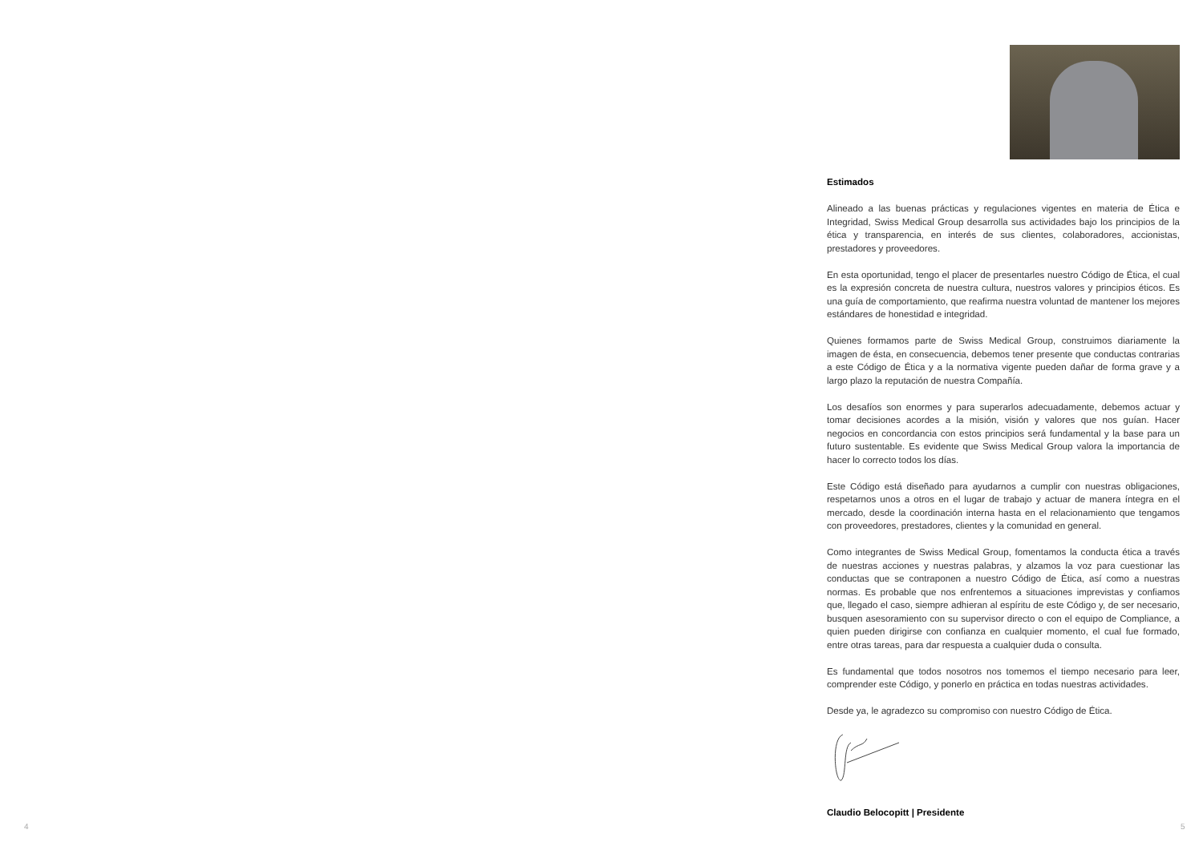4
Estimados
Alineado a las buenas prácticas y regulaciones vigentes en materia de Ética e Integridad, Swiss Medical Group desarrolla sus actividades bajo los principios de la ética y transparencia, en interés de sus clientes, colaboradores, accionistas, prestadores y proveedores.
En esta oportunidad, tengo el placer de presentarles nuestro Código de Ética, el cual es la expresión concreta de nuestra cultura, nuestros valores y principios éticos. Es una guía de comportamiento, que reafirma nuestra voluntad de mantener los mejores estándares de honestidad e integridad.
Quienes formamos parte de Swiss Medical Group, construimos diariamente la imagen de ésta, en consecuencia, debemos tener presente que conductas contrarias a este Código de Ética y a la normativa vigente pueden dañar de forma grave y a largo plazo la reputación de nuestra Compañía.
Los desafíos son enormes y para superarlos adecuadamente, debemos actuar y tomar decisiones acordes a la misión, visión y valores que nos guían. Hacer negocios en concordancia con estos principios será fundamental y la base para un futuro sustentable. Es evidente que Swiss Medical Group valora la importancia de hacer lo correcto todos los días.
Este Código está diseñado para ayudarnos a cumplir con nuestras obligaciones, respetarnos unos a otros en el lugar de trabajo y actuar de manera íntegra en el mercado, desde la coordinación interna hasta en el relacionamiento que tengamos con proveedores, prestadores, clientes y la comunidad en general.
Como integrantes de Swiss Medical Group, fomentamos la conducta ética a través de nuestras acciones y nuestras palabras, y alzamos la voz para cuestionar las conductas que se contraponen a nuestro Código de Ética, así como a nuestras normas. Es probable que nos enfrentemos a situaciones imprevistas y confiamos que, llegado el caso, siempre adhieran al espíritu de este Código y, de ser necesario, busquen asesoramiento con su supervisor directo o con el equipo de Compliance, a quien pueden dirigirse con confianza en cualquier momento, el cual fue formado, entre otras tareas, para dar respuesta a cualquier duda o consulta.
Es fundamental que todos nosotros nos tomemos el tiempo necesario para leer, comprender este Código, y ponerlo en práctica en todas nuestras actividades.
Desde ya, le agradezco su compromiso con nuestro Código de Ética.
Claudio Belocopitt | Presidente
5